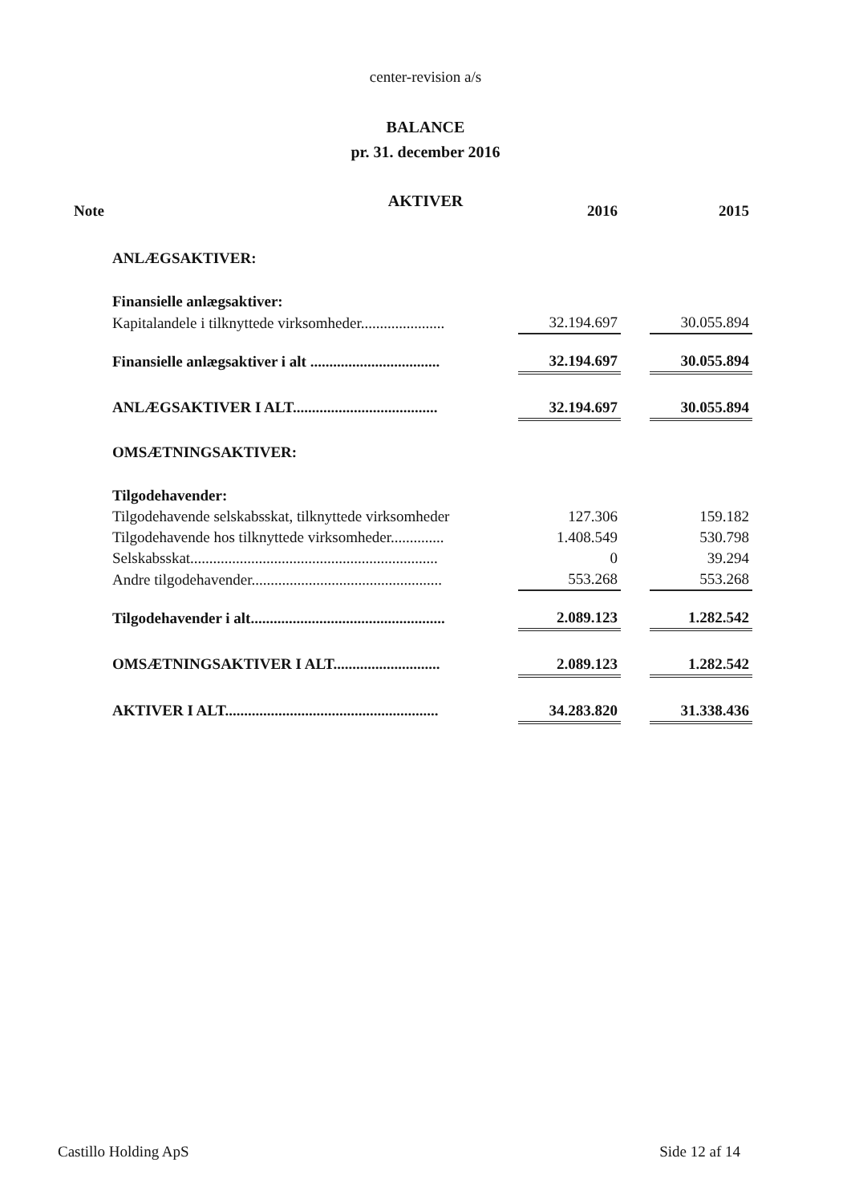center-revision a/s
BALANCE
pr. 31. december 2016
AKTIVER
| Note | | 2016 | | 2015 |
| --- | --- | --- | --- | --- |
| | ANLÆGSAKTIVER: | | | |
| | Finansielle anlægsaktiver: | | | |
| | Kapitalandele i tilknyttede virksomheder...................... | 32.194.697 | | 30.055.894 |
| | Finansielle anlægsaktiver i alt .................................. | 32.194.697 | | 30.055.894 |
| | ANLÆGSAKTIVER I ALT...................................... | 32.194.697 | | 30.055.894 |
| | OMSÆTNINGSAKTIVER: | | | |
| | Tilgodehavender: | | | |
| | Tilgodehavende selskabsskat, tilknyttede virksomheder | 127.306 | | 159.182 |
| | Tilgodehavende hos tilknyttede virksomheder.............. | 1.408.549 | | 530.798 |
| | Selskabsskat................................................................. | 0 | | 39.294 |
| | Andre tilgodehavender.................................................. | 553.268 | | 553.268 |
| | Tilgodehavender i alt................................................... | 2.089.123 | | 1.282.542 |
| | OMSÆTNINGSAKTIVER I ALT............................ | 2.089.123 | | 1.282.542 |
| | AKTIVER I ALT........................................................ | 34.283.820 | | 31.338.436 |
Castillo Holding ApS Side 12 af 14